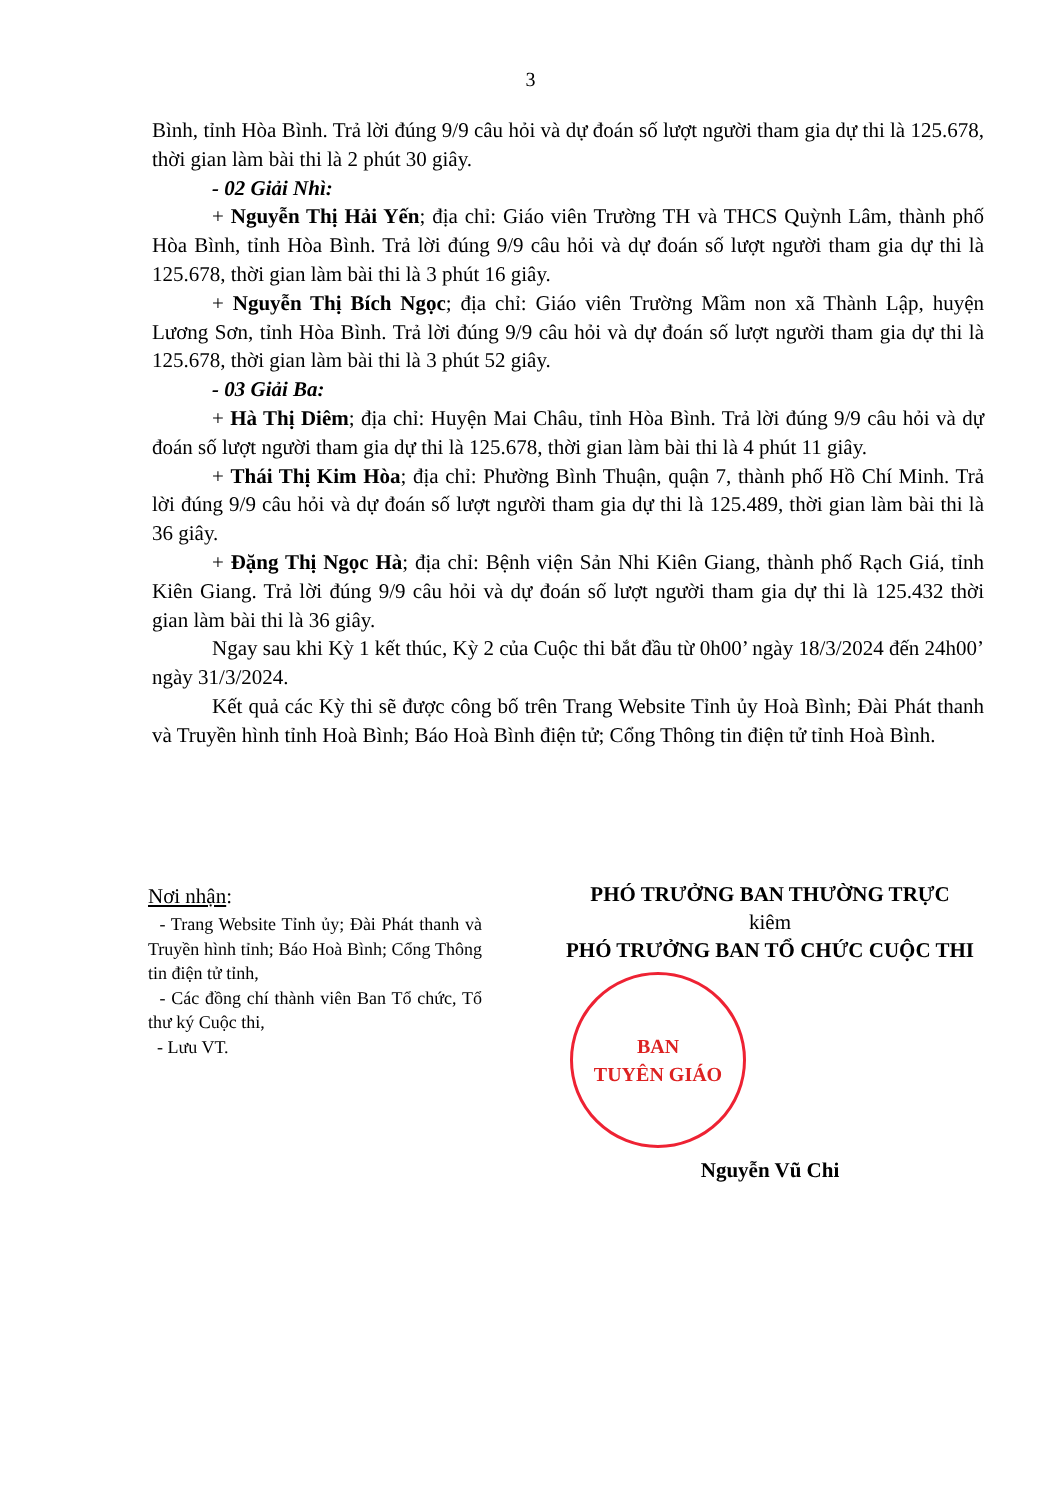3
Bình, tỉnh Hòa Bình. Trả lời đúng 9/9 câu hỏi và dự đoán số lượt người tham gia dự thi là 125.678, thời gian làm bài thi là 2 phút 30 giây.
- 02 Giải Nhì:
+ Nguyễn Thị Hải Yến; địa chỉ: Giáo viên Trường TH và THCS Quỳnh Lâm, thành phố Hòa Bình, tỉnh Hòa Bình. Trả lời đúng 9/9 câu hỏi và dự đoán số lượt người tham gia dự thi là 125.678, thời gian làm bài thi là 3 phút 16 giây.
+ Nguyễn Thị Bích Ngọc; địa chỉ: Giáo viên Trường Mầm non xã Thành Lập, huyện Lương Sơn, tỉnh Hòa Bình. Trả lời đúng 9/9 câu hỏi và dự đoán số lượt người tham gia dự thi là 125.678, thời gian làm bài thi là 3 phút 52 giây.
- 03 Giải Ba:
+ Hà Thị Diêm; địa chỉ: Huyện Mai Châu, tỉnh Hòa Bình. Trả lời đúng 9/9 câu hỏi và dự đoán số lượt người tham gia dự thi là 125.678, thời gian làm bài thi là 4 phút 11 giây.
+ Thái Thị Kim Hòa; địa chỉ: Phường Bình Thuận, quận 7, thành phố Hồ Chí Minh. Trả lời đúng 9/9 câu hỏi và dự đoán số lượt người tham gia dự thi là 125.489, thời gian làm bài thi là 36 giây.
+ Đặng Thị Ngọc Hà; địa chỉ: Bệnh viện Sản Nhi Kiên Giang, thành phố Rạch Giá, tỉnh Kiên Giang. Trả lời đúng 9/9 câu hỏi và dự đoán số lượt người tham gia dự thi là 125.432 thời gian làm bài thi là 36 giây.
Ngay sau khi Kỳ 1 kết thúc, Kỳ 2 của Cuộc thi bắt đầu từ 0h00’ ngày 18/3/2024 đến 24h00’ ngày 31/3/2024.
Kết quả các Kỳ thi sẽ được công bố trên Trang Website Tỉnh ủy Hoà Bình; Đài Phát thanh và Truyền hình tỉnh Hoà Bình; Báo Hoà Bình điện tử; Cổng Thông tin điện tử tỉnh Hoà Bình.
Nơi nhận:
- Trang Website Tỉnh ủy; Đài Phát thanh và Truyền hình tỉnh; Báo Hoà Bình; Cổng Thông tin điện tử tỉnh,
- Các đồng chí thành viên Ban Tổ chức, Tổ thư ký Cuộc thi,
- Lưu VT.
PHÓ TRƯỞNG BAN THƯỜNG TRỰC
kiêm
PHÓ TRƯỞNG BAN TỔ CHỨC CUỘC THI
BAN
TUYÊN GIÁO
Nguyễn Vũ Chi